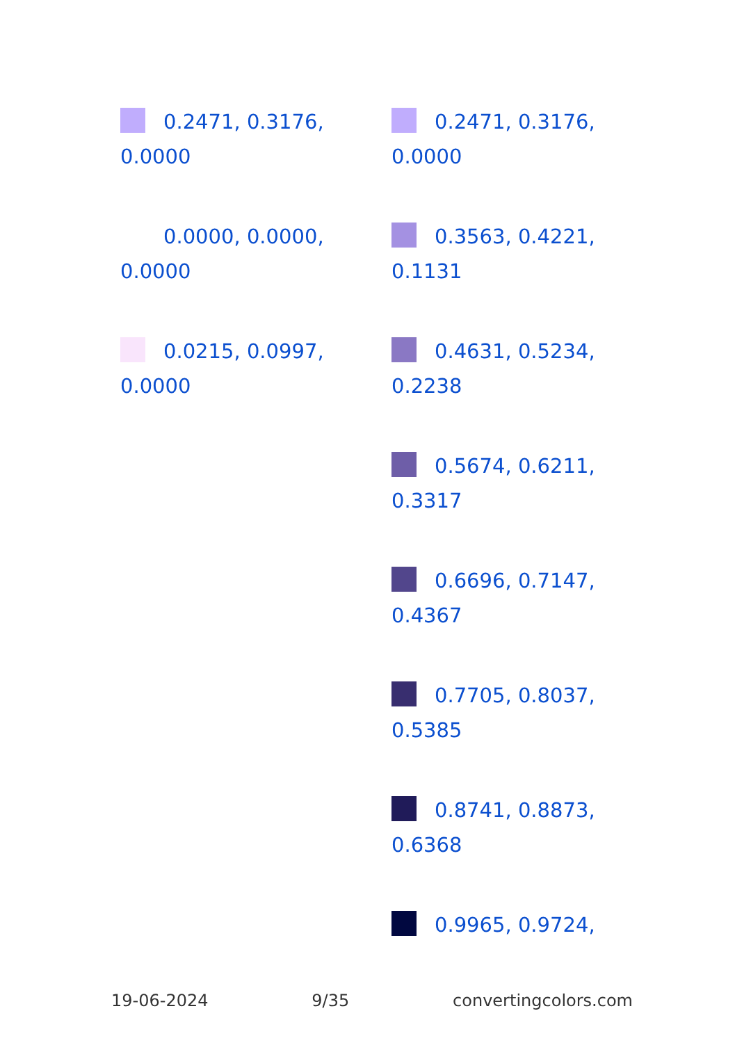0.2471, 0.3176, 0.0000
0.0000, 0.0000, 0.0000
0.0215, 0.0997, 0.0000
0.2471, 0.3176, 0.0000
0.3563, 0.4221, 0.1131
0.4631, 0.5234, 0.2238
0.5674, 0.6211, 0.3317
0.6696, 0.7147, 0.4367
0.7705, 0.8037, 0.5385
0.8741, 0.8873, 0.6368
0.9965, 0.9724,
19-06-2024 9/35 convertingcolors.com